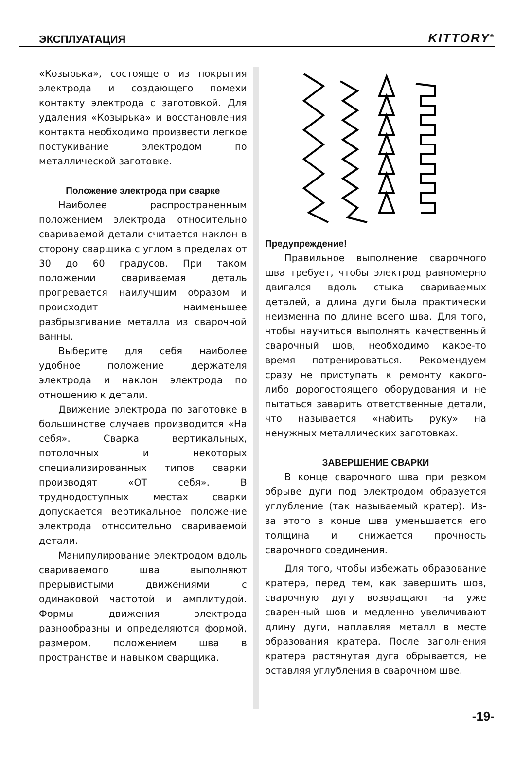ЭКСПЛУАТАЦИЯ KITTORY<sup>®</sup>
«Козырька», состоящего из покрытия электрода и создающего помехи контакту электрода с заготовкой. Для удаления «Козырька» и восстановления контакта необходимо произвести легкое постукивание электродом по металлической заготовке.
Положение электрода при сварке
Наиболее распространенным положением электрода относительно свариваемой детали считается наклон в сторону сварщика с углом в пределах от 30 до 60 градусов. При таком положении свариваемая деталь прогревается наилучшим образом и происходит наименьшее разбрызгивание металла из сварочной ванны.
Выберите для себя наиболее удобное положение держателя электрода и наклон электрода по отношению к детали.
Движение электрода по заготовке в большинстве случаев производится «На себя». Сварка вертикальных, потолочных и некоторых специализированных типов сварки производят «ОТ себя». В труднодоступных местах сварки допускается вертикальное положение электрода относительно свариваемой детали.
Манипулирование электродом вдоль свариваемого шва выполняют прерывистыми движениями с одинаковой частотой и амплитудой. Формы движения электрода разнообразны и определяются формой, размером, положением шва в пространстве и навыком сварщика.
Предупреждение!
Правильное выполнение сварочного шва требует, чтобы электрод равномерно двигался вдоль стыка свариваемых деталей, а длина дуги была практически неизменна по длине всего шва. Для того, чтобы научиться выполнять качественный сварочный шов, необходимо какое-то время потренироваться. Рекомендуем сразу не приступать к ремонту какого-либо дорогостоящего оборудования и не пытаться заварить ответственные детали, что называется «набить руку» на ненужных металлических заготовках.
ЗАВЕРШЕНИЕ СВАРКИ
В конце сварочного шва при резком обрыве дуги под электродом образуется углубление (так называемый кратер). Из-за этого в конце шва уменьшается его толщина и снижается прочность сварочного соединения.
Для того, чтобы избежать образование кратера, перед тем, как завершить шов, сварочную дугу возвращают на уже сваренный шов и медленно увеличивают длину дуги, наплавляя металл в месте образования кратера. После заполнения кратера растянутая дуга обрывается, не оставляя углубления в сварочном шве.
-19-